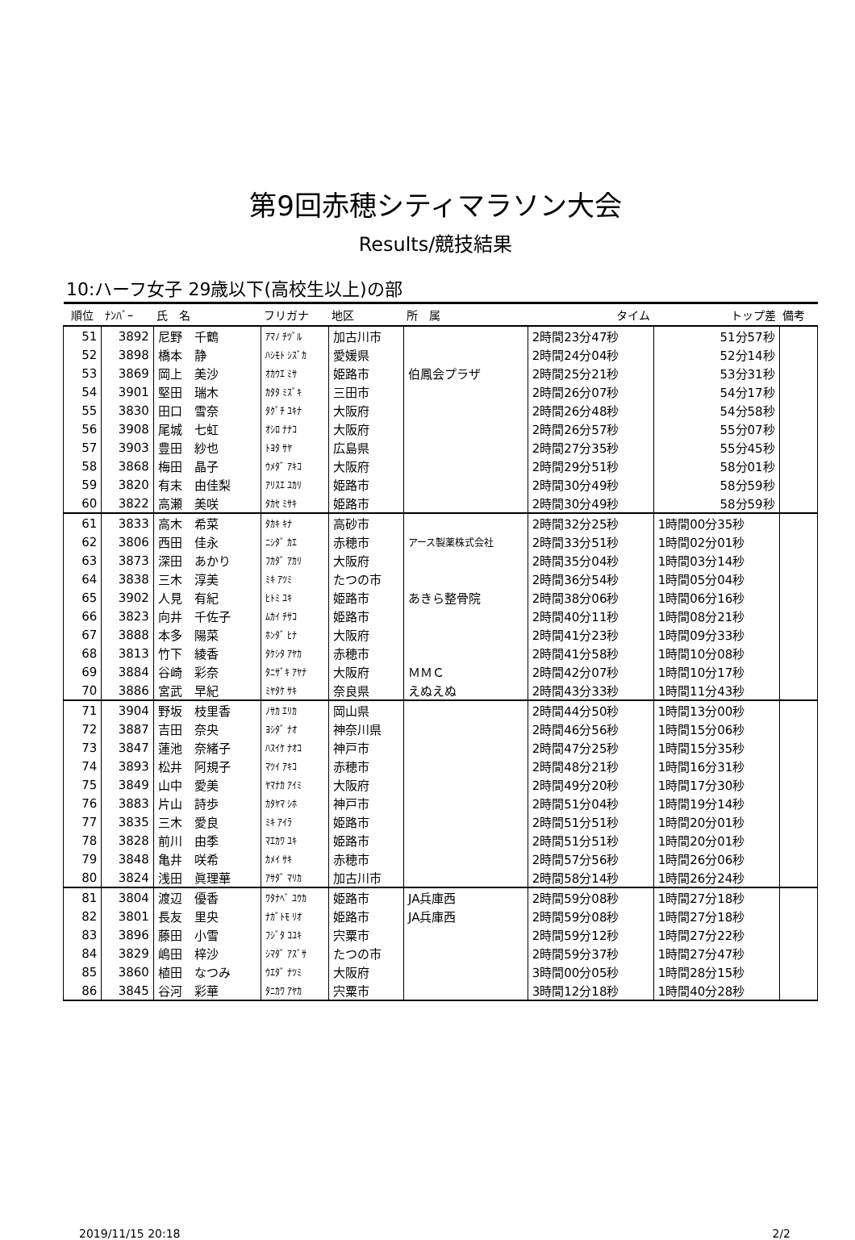第9回赤穂シティマラソン大会
Results/競技結果
10:ハーフ女子 29歳以下(高校生以上)の部
| 順位 | ﾅﾝﾊﾞｰ | 氏 名 | フリガナ | 地区 | 所 属 | タイム | トップ差 | 備考 |
| --- | --- | --- | --- | --- | --- | --- | --- | --- |
| 51 | 3892 | 尼野 千鶴 | ｱﾏﾉ ﾁﾂﾞﾙ | 加古川市 | | 2時間23分47秒 | 51分57秒 | |
| 52 | 3898 | 橋本 静 | ﾊｼﾓﾄ ｼｽﾞｶ | 愛媛県 | | 2時間24分04秒 | 52分14秒 | |
| 53 | 3869 | 岡上 美沙 | ｵｶｳｴ ﾐｻ | 姫路市 | 伯鳳会プラザ | 2時間25分21秒 | 53分31秒 | |
| 54 | 3901 | 堅田 瑞木 | ｶﾀﾀ ﾐｽﾞｷ | 三田市 | | 2時間26分07秒 | 54分17秒 | |
| 55 | 3830 | 田口 雪奈 | ﾀｸﾞﾁ ﾕｷﾅ | 大阪府 | | 2時間26分48秒 | 54分58秒 | |
| 56 | 3908 | 尾城 七虹 | ｵｼﾛ ﾅﾅｺ | 大阪府 | | 2時間26分57秒 | 55分07秒 | |
| 57 | 3903 | 豊田 紗也 | ﾄﾖﾀ ｻﾔ | 広島県 | | 2時間27分35秒 | 55分45秒 | |
| 58 | 3868 | 梅田 晶子 | ｳﾒﾀﾞ ｱｷｺ | 大阪府 | | 2時間29分51秒 | 58分01秒 | |
| 59 | 3820 | 有末 由佳梨 | ｱﾘｽｴ ﾕｶﾘ | 姫路市 | | 2時間30分49秒 | 58分59秒 | |
| 60 | 3822 | 高瀬 美咲 | ﾀｶｾ ﾐｻｷ | 姫路市 | | 2時間30分49秒 | 58分59秒 | |
| 61 | 3833 | 高木 希菜 | ﾀｶｷ ｷﾅ | 高砂市 | | 2時間32分25秒 | 1時間00分35秒 | |
| 62 | 3806 | 西田 佳永 | ﾆｼﾀﾞ ｶｴ | 赤穂市 | アース製薬株式会社 | 2時間33分51秒 | 1時間02分01秒 | |
| 63 | 3873 | 深田 あかり | ﾌｶﾀﾞ ｱｶﾘ | 大阪府 | | 2時間35分04秒 | 1時間03分14秒 | |
| 64 | 3838 | 三木 淳美 | ﾐｷ ｱﾂﾐ | たつの市 | | 2時間36分54秒 | 1時間05分04秒 | |
| 65 | 3902 | 人見 有紀 | ﾋﾄﾐ ﾕｷ | 姫路市 | あきら整骨院 | 2時間38分06秒 | 1時間06分16秒 | |
| 66 | 3823 | 向井 千佐子 | ﾑｶｲ ﾁｻｺ | 姫路市 | | 2時間40分11秒 | 1時間08分21秒 | |
| 67 | 3888 | 本多 陽菜 | ﾎﾝﾀﾞ ﾋﾅ | 大阪府 | | 2時間41分23秒 | 1時間09分33秒 | |
| 68 | 3813 | 竹下 綾香 | ﾀｹｼﾀ ｱﾔｶ | 赤穂市 | | 2時間41分58秒 | 1時間10分08秒 | |
| 69 | 3884 | 谷崎 彩奈 | ﾀﾆｻﾞｷ ｱﾔﾅ | 大阪府 | ＭＭＣ | 2時間42分07秒 | 1時間10分17秒 | |
| 70 | 3886 | 宮武 早紀 | ﾐﾔﾀｹ ｻｷ | 奈良県 | えぬえぬ | 2時間43分33秒 | 1時間11分43秒 | |
| 71 | 3904 | 野坂 枝里香 | ﾉｻｶ ｴﾘｶ | 岡山県 | | 2時間44分50秒 | 1時間13分00秒 | |
| 72 | 3887 | 吉田 奈央 | ﾖｼﾀﾞ ﾅｵ | 神奈川県 | | 2時間46分56秒 | 1時間15分06秒 | |
| 73 | 3847 | 蓮池 奈緒子 | ﾊｽｲｹ ﾅｵｺ | 神戸市 | | 2時間47分25秒 | 1時間15分35秒 | |
| 74 | 3893 | 松井 阿規子 | ﾏﾂｲ ｱｷｺ | 赤穂市 | | 2時間48分21秒 | 1時間16分31秒 | |
| 75 | 3849 | 山中 愛美 | ﾔﾏﾅｶ ｱｲﾐ | 大阪府 | | 2時間49分20秒 | 1時間17分30秒 | |
| 76 | 3883 | 片山 詩歩 | ｶﾀﾔﾏ ｼﾎ | 神戸市 | | 2時間51分04秒 | 1時間19分14秒 | |
| 77 | 3835 | 三木 愛良 | ﾐｷ ｱｲﾗ | 姫路市 | | 2時間51分51秒 | 1時間20分01秒 | |
| 78 | 3828 | 前川 由季 | ﾏｴｶﾜ ﾕｷ | 姫路市 | | 2時間51分51秒 | 1時間20分01秒 | |
| 79 | 3848 | 亀井 咲希 | ｶﾒｲ ｻｷ | 赤穂市 | | 2時間57分56秒 | 1時間26分06秒 | |
| 80 | 3824 | 浅田 眞理華 | ｱｻﾀﾞ ﾏﾘｶ | 加古川市 | | 2時間58分14秒 | 1時間26分24秒 | |
| 81 | 3804 | 渡辺 優香 | ﾜﾀﾅﾍﾞ ﾕｳｶ | 姫路市 | JA兵庫西 | 2時間59分08秒 | 1時間27分18秒 | |
| 82 | 3801 | 長友 里央 | ﾅｶﾞﾄﾓ ﾘｵ | 姫路市 | JA兵庫西 | 2時間59分08秒 | 1時間27分18秒 | |
| 83 | 3896 | 藤田 小雪 | ﾌｼﾞﾀ ｺﾕｷ | 宍粟市 | | 2時間59分12秒 | 1時間27分22秒 | |
| 84 | 3829 | 嶋田 梓沙 | ｼﾏﾀﾞ ｱｽﾞｻ | たつの市 | | 2時間59分37秒 | 1時間27分47秒 | |
| 85 | 3860 | 植田 なつみ | ｳｴﾀﾞ ﾅﾂﾐ | 大阪府 | | 3時間00分05秒 | 1時間28分15秒 | |
| 86 | 3845 | 谷河 彩華 | ﾀﾆｶﾜ ｱﾔｶ | 宍粟市 | | 3時間12分18秒 | 1時間40分28秒 | |
2019/11/15 20:18 2/2